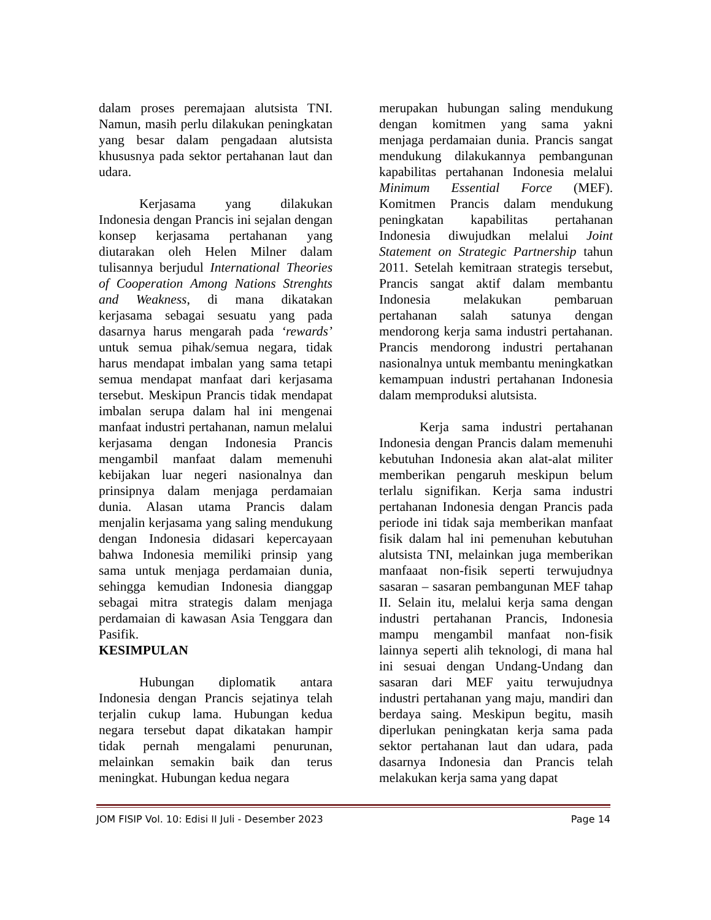dalam proses peremajaan alutsista TNI. Namun, masih perlu dilakukan peningkatan yang besar dalam pengadaan alutsista khususnya pada sektor pertahanan laut dan udara.
Kerjasama yang dilakukan Indonesia dengan Prancis ini sejalan dengan konsep kerjasama pertahanan yang diutarakan oleh Helen Milner dalam tulisannya berjudul International Theories of Cooperation Among Nations Strenghts and Weakness, di mana dikatakan kerjasama sebagai sesuatu yang pada dasarnya harus mengarah pada ‘rewards’ untuk semua pihak/semua negara, tidak harus mendapat imbalan yang sama tetapi semua mendapat manfaat dari kerjasama tersebut. Meskipun Prancis tidak mendapat imbalan serupa dalam hal ini mengenai manfaat industri pertahanan, namun melalui kerjasama dengan Indonesia Prancis mengambil manfaat dalam memenuhi kebijakan luar negeri nasionalnya dan prinsipnya dalam menjaga perdamaian dunia. Alasan utama Prancis dalam menjalin kerjasama yang saling mendukung dengan Indonesia didasari kepercayaan bahwa Indonesia memiliki prinsip yang sama untuk menjaga perdamaian dunia, sehingga kemudian Indonesia dianggap sebagai mitra strategis dalam menjaga perdamaian di kawasan Asia Tenggara dan Pasifik.
KESIMPULAN
Hubungan diplomatik antara Indonesia dengan Prancis sejatinya telah terjalin cukup lama. Hubungan kedua negara tersebut dapat dikatakan hampir tidak pernah mengalami penurunan, melainkan semakin baik dan terus meningkat. Hubungan kedua negara
merupakan hubungan saling mendukung dengan komitmen yang sama yakni menjaga perdamaian dunia. Prancis sangat mendukung dilakukannya pembangunan kapabilitas pertahanan Indonesia melalui Minimum Essential Force (MEF). Komitmen Prancis dalam mendukung peningkatan kapabilitas pertahanan Indonesia diwujudkan melalui Joint Statement on Strategic Partnership tahun 2011. Setelah kemitraan strategis tersebut, Prancis sangat aktif dalam membantu Indonesia melakukan pembaruan pertahanan salah satunya dengan mendorong kerja sama industri pertahanan. Prancis mendorong industri pertahanan nasionalnya untuk membantu meningkatkan kemampuan industri pertahanan Indonesia dalam memproduksi alutsista.
Kerja sama industri pertahanan Indonesia dengan Prancis dalam memenuhi kebutuhan Indonesia akan alat-alat militer memberikan pengaruh meskipun belum terlalu signifikan. Kerja sama industri pertahanan Indonesia dengan Prancis pada periode ini tidak saja memberikan manfaat fisik dalam hal ini pemenuhan kebutuhan alutsista TNI, melainkan juga memberikan manfaaat non-fisik seperti terwujudnya sasaran – sasaran pembangunan MEF tahap II. Selain itu, melalui kerja sama dengan industri pertahanan Prancis, Indonesia mampu mengambil manfaat non-fisik lainnya seperti alih teknologi, di mana hal ini sesuai dengan Undang-Undang dan sasaran dari MEF yaitu terwujudnya industri pertahanan yang maju, mandiri dan berdaya saing. Meskipun begitu, masih diperlukan peningkatan kerja sama pada sektor pertahanan laut dan udara, pada dasarnya Indonesia dan Prancis telah melakukan kerja sama yang dapat
JOM FISIP Vol. 10: Edisi II Juli - Desember 2023 Page 14